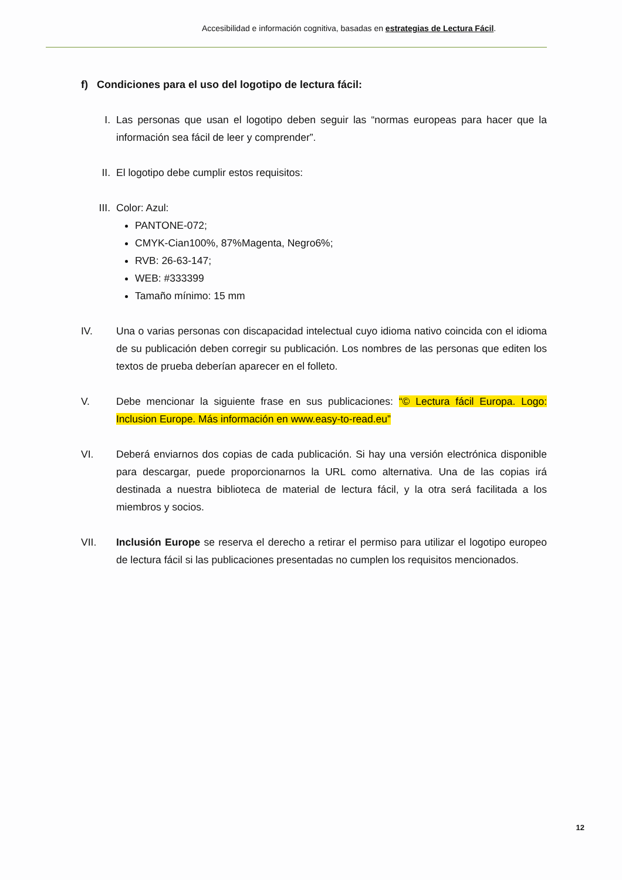Accesibilidad e información cognitiva, basadas en estrategias de Lectura Fácil.
f) Condiciones para el uso del logotipo de lectura fácil:
I. Las personas que usan el logotipo deben seguir las “normas europeas para hacer que la información sea fácil de leer y comprender”.
II. El logotipo debe cumplir estos requisitos:
III. Color: Azul:
PANTONE-072;
CMYK-Cian100%, 87%Magenta, Negro6%;
RVB: 26-63-147;
WEB: #333399
Tamaño mínimo: 15 mm
IV. Una o varias personas con discapacidad intelectual cuyo idioma nativo coincida con el idioma de su publicación deben corregir su publicación. Los nombres de las personas que editen los textos de prueba deberían aparecer en el folleto.
V. Debe mencionar la siguiente frase en sus publicaciones: “© Lectura fácil Europa. Logo: Inclusion Europe. Más información en www.easy-to-read.eu”
VI. Deberá enviarnos dos copias de cada publicación. Si hay una versión electrónica disponible para descargar, puede proporcionarnos la URL como alternativa. Una de las copias irá destinada a nuestra biblioteca de material de lectura fácil, y la otra será facilitada a los miembros y socios.
VII. Inclusión Europe se reserva el derecho a retirar el permiso para utilizar el logotipo europeo de lectura fácil si las publicaciones presentadas no cumplen los requisitos mencionados.
12